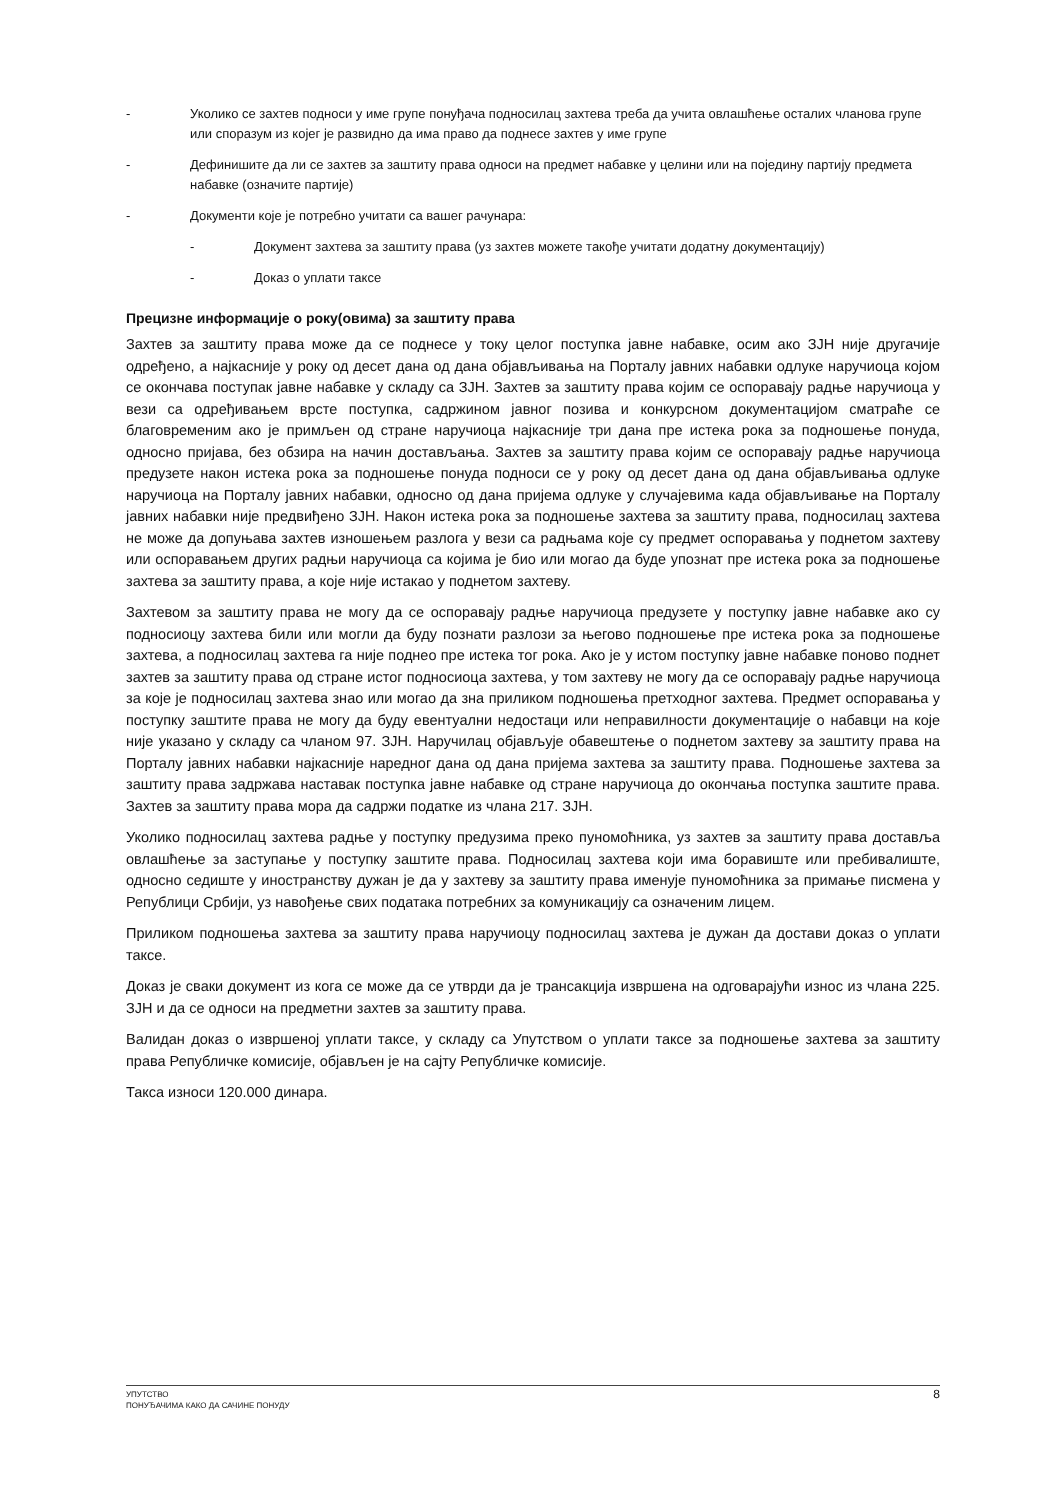- Уколико се захтев подноси у име групе понуђача подносилац захтева треба да учита овлашћење осталих чланова групе или споразум из којег је развидно да има право да поднесе захтев у име групе
- Дефинишите да ли се захтев за заштиту права односи на предмет набавке у целини или на појединy партију предмета набавке (означите партије)
- Документи које је потребно учитати са вашег рачунара:
- Документ захтева за заштиту права (уз захтев можете такође учитати додатну документацију)
- Доказ о уплати таксе
Прецизне информације о року(овима) за заштиту права
Захтев за заштиту права може да се поднесе у току целог поступка јавне набавке, осим ако ЗЈН није другачије одређено, а најкасније у року од десет дана од дана објављивања на Порталу јавних набавки одлуке наручиоца којом се окончава поступак јавне набавке у складу са ЗЈН. Захтев за заштиту права којим се оспоравају радње наручиоца у вези са одређивањем врсте поступка, садржином јавног позива и конкурсном документацијом сматраће се благовременим ако је примљен од стране наручиоца најкасније три дана пре истека рока за подношење понуда, односно пријава, без обзира на начин достављања. Захтев за заштиту права којим се оспоравају радње наручиоца предузете након истека рока за подношење понуда подноси се у року од десет дана од дана објављивања одлуке наручиоца на Порталу јавних набавки, односно од дана пријема одлуке у случајевима када објављивање на Порталу јавних набавки није предвиђено ЗЈН. Након истека рока за подношење захтева за заштиту права, подносилац захтева не може да допуњава захтев изношењем разлога у вези са радњама које су предмет оспоравања у поднетом захтеву или оспоравањем других радњи наручиоца са којима је био или могао да буде упознат пре истека рока за подношење захтева за заштиту права, а које није истакао у поднетом захтеву.
Захтевом за заштиту права не могу да се оспоравају радње наручиоца предузете у поступку јавне набавке ако су подносиоцу захтева били или могли да буду познати разлози за његово подношење пре истека рока за подношење захтева, а подносилац захтева га није поднео пре истека тог рока. Ако је у истом поступку јавне набавке поново поднет захтев за заштиту права од стране истог подносиоца захтева, у том захтеву не могу да се оспоравају радње наручиоца за које је подносилац захтева знао или могао да зна приликом подношења претходног захтева. Предмет оспоравања у поступку заштите права не могу да буду евентуални недостаци или неправилности документације о набавци на које није указано у складу са чланом 97. ЗЈН. Наручилац објављује обавештење о поднетом захтеву за заштиту права на Порталу јавних набавки најкасније наредног дана од дана пријема захтева за заштиту права. Подношење захтева за заштиту права задржава наставак поступка јавне набавке од стране наручиоца до окончања поступка заштите права. Захтев за заштиту права мора да садржи податке из члана 217. ЗЈН.
Уколико подносилац захтева радње у поступку предузима преко пуномоћника, уз захтев за заштиту права доставља овлашћење за заступање у поступку заштите права. Подносилац захтева који има боравиште или пребивалиште, односно седиште у иностранству дужан је да у захтеву за заштиту права именује пуномоћника за примање писмена у Републици Србији, уз навођење свих података потребних за комуникацију са означеним лицем.
Приликом подношења захтева за заштиту права наручиоцу подносилац захтева је дужан да достави доказ о уплати таксе.
Доказ је сваки документ из кога се може да се утврди да је трансакција извршена на одговарајући износ из члана 225. ЗЈН и да се односи на предметни захтев за заштиту права.
Валидан доказ о извршеној уплати таксе, у складу са Упутством о уплати таксе за подношење захтева за заштиту права Републичке комисије, објављен је на сајту Републичке комисије.
Такса износи 120.000 динара.
УПУТСТВО
ПОНУЂАЧИМА КАКО ДА САЧИНЕ ПОНУДУ
8